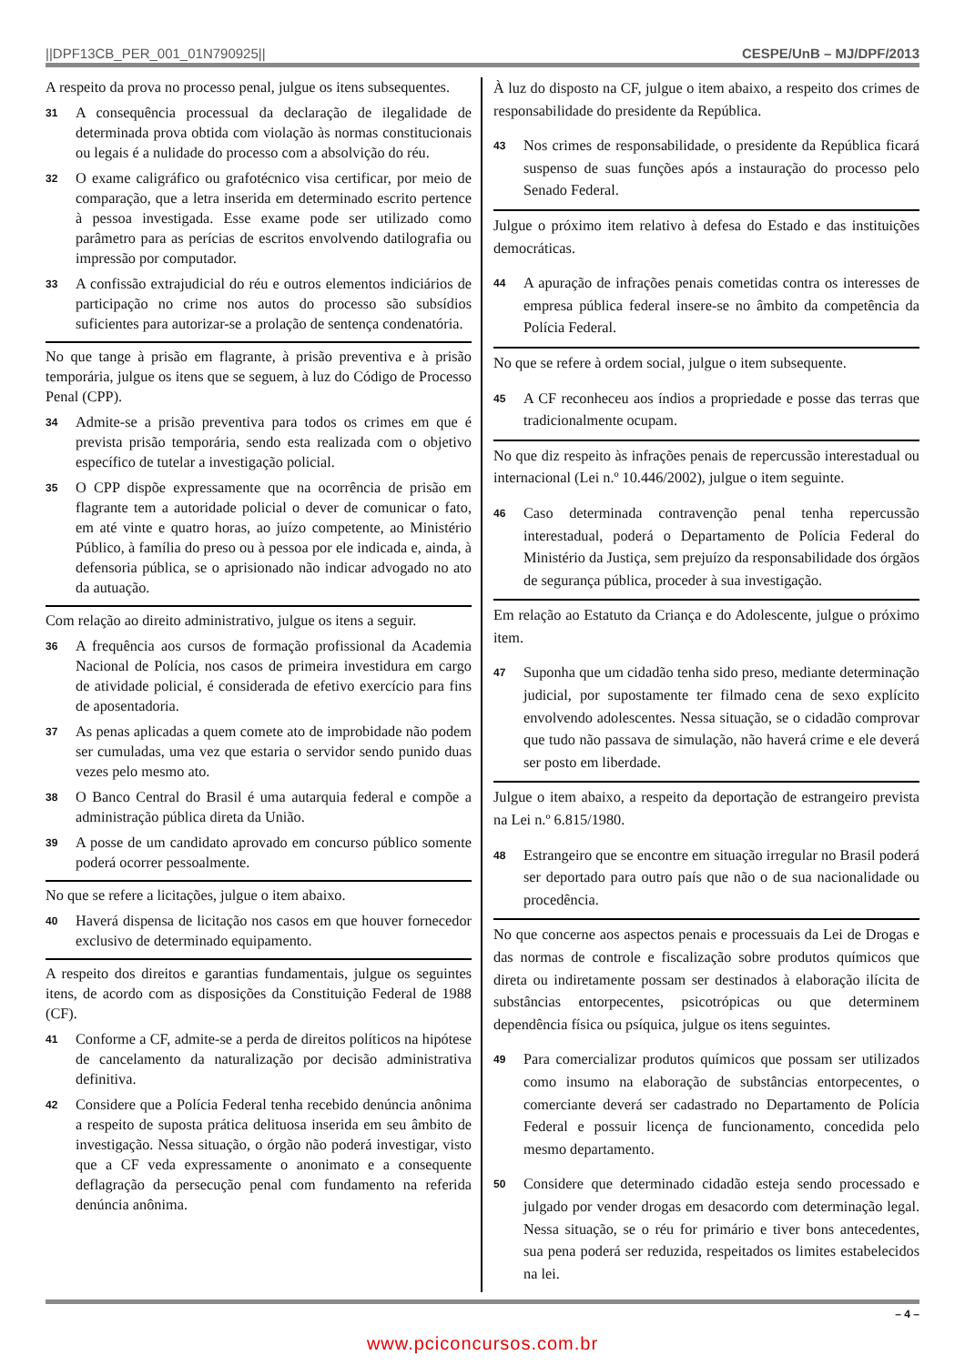||DPF13CB_PER_001_01N790925|| CESPE/UnB – MJ/DPF/2013
A respeito da prova no processo penal, julgue os itens subsequentes.
31 A consequência processual da declaração de ilegalidade de determinada prova obtida com violação às normas constitucionais ou legais é a nulidade do processo com a absolvição do réu.
32 O exame caligráfico ou grafotécnico visa certificar, por meio de comparação, que a letra inserida em determinado escrito pertence à pessoa investigada. Esse exame pode ser utilizado como parâmetro para as perícias de escritos envolvendo datilografia ou impressão por computador.
33 A confissão extrajudicial do réu e outros elementos indiciários de participação no crime nos autos do processo são subsídios suficientes para autorizar-se a prolação de sentença condenatória.
No que tange à prisão em flagrante, à prisão preventiva e à prisão temporária, julgue os itens que se seguem, à luz do Código de Processo Penal (CPP).
34 Admite-se a prisão preventiva para todos os crimes em que é prevista prisão temporária, sendo esta realizada com o objetivo específico de tutelar a investigação policial.
35 O CPP dispõe expressamente que na ocorrência de prisão em flagrante tem a autoridade policial o dever de comunicar o fato, em até vinte e quatro horas, ao juízo competente, ao Ministério Público, à família do preso ou à pessoa por ele indicada e, ainda, à defensoria pública, se o aprisionado não indicar advogado no ato da autuação.
Com relação ao direito administrativo, julgue os itens a seguir.
36 A frequência aos cursos de formação profissional da Academia Nacional de Polícia, nos casos de primeira investidura em cargo de atividade policial, é considerada de efetivo exercício para fins de aposentadoria.
37 As penas aplicadas a quem comete ato de improbidade não podem ser cumuladas, uma vez que estaria o servidor sendo punido duas vezes pelo mesmo ato.
38 O Banco Central do Brasil é uma autarquia federal e compõe a administração pública direta da União.
39 A posse de um candidato aprovado em concurso público somente poderá ocorrer pessoalmente.
No que se refere a licitações, julgue o item abaixo.
40 Haverá dispensa de licitação nos casos em que houver fornecedor exclusivo de determinado equipamento.
A respeito dos direitos e garantias fundamentais, julgue os seguintes itens, de acordo com as disposições da Constituição Federal de 1988 (CF).
41 Conforme a CF, admite-se a perda de direitos políticos na hipótese de cancelamento da naturalização por decisão administrativa definitiva.
42 Considere que a Polícia Federal tenha recebido denúncia anônima a respeito de suposta prática delituosa inserida em seu âmbito de investigação. Nessa situação, o órgão não poderá investigar, visto que a CF veda expressamente o anonimato e a consequente deflagração da persecução penal com fundamento na referida denúncia anônima.
À luz do disposto na CF, julgue o item abaixo, a respeito dos crimes de responsabilidade do presidente da República.
43 Nos crimes de responsabilidade, o presidente da República ficará suspenso de suas funções após a instauração do processo pelo Senado Federal.
Julgue o próximo item relativo à defesa do Estado e das instituições democráticas.
44 A apuração de infrações penais cometidas contra os interesses de empresa pública federal insere-se no âmbito da competência da Polícia Federal.
No que se refere à ordem social, julgue o item subsequente.
45 A CF reconheceu aos índios a propriedade e posse das terras que tradicionalmente ocupam.
No que diz respeito às infrações penais de repercussão interestadual ou internacional (Lei n.º 10.446/2002), julgue o item seguinte.
46 Caso determinada contravenção penal tenha repercussão interestadual, poderá o Departamento de Polícia Federal do Ministério da Justiça, sem prejuízo da responsabilidade dos órgãos de segurança pública, proceder à sua investigação.
Em relação ao Estatuto da Criança e do Adolescente, julgue o próximo item.
47 Suponha que um cidadão tenha sido preso, mediante determinação judicial, por supostamente ter filmado cena de sexo explícito envolvendo adolescentes. Nessa situação, se o cidadão comprovar que tudo não passava de simulação, não haverá crime e ele deverá ser posto em liberdade.
Julgue o item abaixo, a respeito da deportação de estrangeiro prevista na Lei n.º 6.815/1980.
48 Estrangeiro que se encontre em situação irregular no Brasil poderá ser deportado para outro país que não o de sua nacionalidade ou procedência.
No que concerne aos aspectos penais e processuais da Lei de Drogas e das normas de controle e fiscalização sobre produtos químicos que direta ou indiretamente possam ser destinados à elaboração ilícita de substâncias entorpecentes, psicotrópicas ou que determinem dependência física ou psíquica, julgue os itens seguintes.
49 Para comercializar produtos químicos que possam ser utilizados como insumo na elaboração de substâncias entorpecentes, o comerciante deverá ser cadastrado no Departamento de Polícia Federal e possuir licença de funcionamento, concedida pelo mesmo departamento.
50 Considere que determinado cidadão esteja sendo processado e julgado por vender drogas em desacordo com determinação legal. Nessa situação, se o réu for primário e tiver bons antecedentes, sua pena poderá ser reduzida, respeitados os limites estabelecidos na lei.
– 4 –
www.pciconcursos.com.br